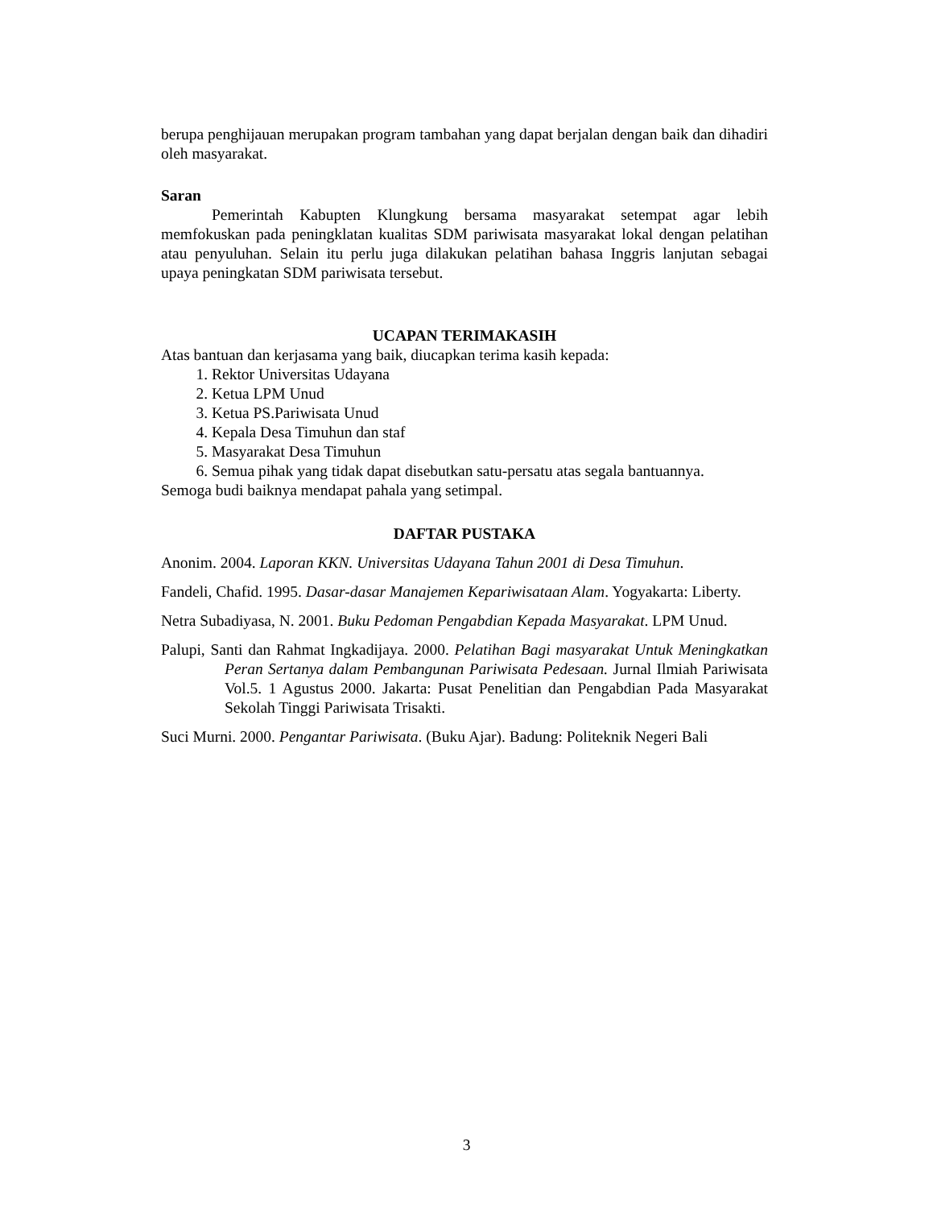berupa penghijauan merupakan program tambahan yang dapat berjalan dengan baik dan dihadiri oleh masyarakat.
Saran
Pemerintah Kabupten Klungkung bersama masyarakat setempat agar lebih memfokuskan pada peningklatan kualitas SDM pariwisata masyarakat lokal dengan pelatihan atau penyuluhan. Selain itu perlu juga dilakukan pelatihan bahasa Inggris lanjutan sebagai upaya peningkatan SDM pariwisata tersebut.
UCAPAN TERIMAKASIH
Atas bantuan dan kerjasama yang baik, diucapkan terima kasih kepada:
1. Rektor Universitas Udayana
2. Ketua LPM Unud
3. Ketua PS.Pariwisata Unud
4. Kepala Desa Timuhun dan staf
5. Masyarakat Desa Timuhun
6. Semua pihak yang tidak dapat disebutkan satu-persatu atas segala bantuannya.
Semoga budi baiknya mendapat pahala yang setimpal.
DAFTAR PUSTAKA
Anonim. 2004. Laporan KKN. Universitas Udayana Tahun 2001 di Desa Timuhun.
Fandeli, Chafid. 1995. Dasar-dasar Manajemen Kepariwisataan Alam. Yogyakarta: Liberty.
Netra Subadiyasa, N. 2001. Buku Pedoman Pengabdian Kepada Masyarakat. LPM Unud.
Palupi, Santi dan Rahmat Ingkadijaya. 2000. Pelatihan Bagi masyarakat Untuk Meningkatkan Peran Sertanya dalam Pembangunan Pariwisata Pedesaan. Jurnal Ilmiah Pariwisata Vol.5. 1 Agustus 2000. Jakarta: Pusat Penelitian dan Pengabdian Pada Masyarakat Sekolah Tinggi Pariwisata Trisakti.
Suci Murni. 2000. Pengantar Pariwisata. (Buku Ajar). Badung: Politeknik Negeri Bali
3